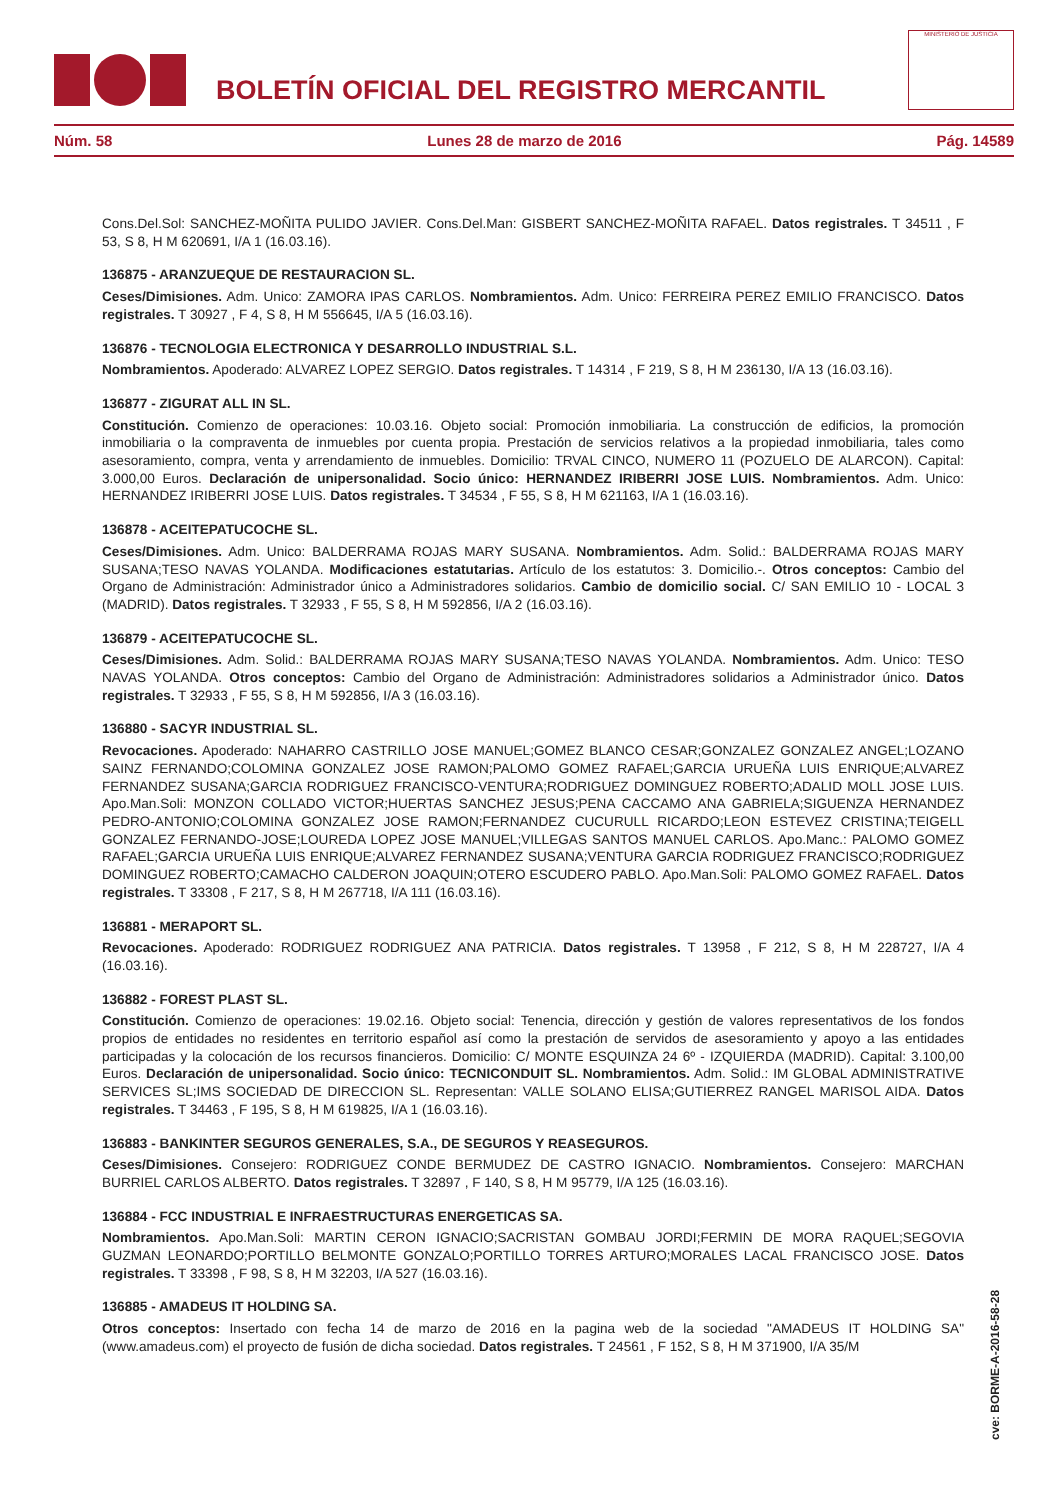BOLETÍN OFICIAL DEL REGISTRO MERCANTIL
MINISTERIO DE JUSTICIA
Núm. 58 Lunes 28 de marzo de 2016 Pág. 14589
Cons.Del.Sol: SANCHEZ-MOÑITA PULIDO JAVIER. Cons.Del.Man: GISBERT SANCHEZ-MOÑITA RAFAEL. Datos registrales. T 34511 , F 53, S 8, H M 620691, I/A 1 (16.03.16).
136875 - ARANZUEQUE DE RESTAURACION SL.
Ceses/Dimisiones. Adm. Unico: ZAMORA IPAS CARLOS. Nombramientos. Adm. Unico: FERREIRA PEREZ EMILIO FRANCISCO. Datos registrales. T 30927 , F 4, S 8, H M 556645, I/A 5 (16.03.16).
136876 - TECNOLOGIA ELECTRONICA Y DESARROLLO INDUSTRIAL S.L.
Nombramientos. Apoderado: ALVAREZ LOPEZ SERGIO. Datos registrales. T 14314 , F 219, S 8, H M 236130, I/A 13 (16.03.16).
136877 - ZIGURAT ALL IN SL.
Constitución. Comienzo de operaciones: 10.03.16. Objeto social: Promoción inmobiliaria. La construcción de edificios, la promoción inmobiliaria o la compraventa de inmuebles por cuenta propia. Prestación de servicios relativos a la propiedad inmobiliaria, tales como asesoramiento, compra, venta y arrendamiento de inmuebles. Domicilio: TRVAL CINCO, NUMERO 11 (POZUELO DE ALARCON). Capital: 3.000,00 Euros. Declaración de unipersonalidad. Socio único: HERNANDEZ IRIBERRI JOSE LUIS. Nombramientos. Adm. Unico: HERNANDEZ IRIBERRI JOSE LUIS. Datos registrales. T 34534 , F 55, S 8, H M 621163, I/A 1 (16.03.16).
136878 - ACEITEPATUCOCHE SL.
Ceses/Dimisiones. Adm. Unico: BALDERRAMA ROJAS MARY SUSANA. Nombramientos. Adm. Solid.: BALDERRAMA ROJAS MARY SUSANA;TESO NAVAS YOLANDA. Modificaciones estatutarias. Artículo de los estatutos: 3. Domicilio.-. Otros conceptos: Cambio del Organo de Administración: Administrador único a Administradores solidarios. Cambio de domicilio social. C/ SAN EMILIO 10 - LOCAL 3 (MADRID). Datos registrales. T 32933 , F 55, S 8, H M 592856, I/A 2 (16.03.16).
136879 - ACEITEPATUCOCHE SL.
Ceses/Dimisiones. Adm. Solid.: BALDERRAMA ROJAS MARY SUSANA;TESO NAVAS YOLANDA. Nombramientos. Adm. Unico: TESO NAVAS YOLANDA. Otros conceptos: Cambio del Organo de Administración: Administradores solidarios a Administrador único. Datos registrales. T 32933 , F 55, S 8, H M 592856, I/A 3 (16.03.16).
136880 - SACYR INDUSTRIAL SL.
Revocaciones. Apoderado: NAHARRO CASTRILLO JOSE MANUEL;GOMEZ BLANCO CESAR;GONZALEZ GONZALEZ ANGEL;LOZANO SAINZ FERNANDO;COLOMINA GONZALEZ JOSE RAMON;PALOMO GOMEZ RAFAEL;GARCIA URUEÑA LUIS ENRIQUE;ALVAREZ FERNANDEZ SUSANA;GARCIA RODRIGUEZ FRANCISCO-VENTURA;RODRIGUEZ DOMINGUEZ ROBERTO;ADALID MOLL JOSE LUIS. Apo.Man.Soli: MONZON COLLADO VICTOR;HUERTAS SANCHEZ JESUS;PENA CACCAMO ANA GABRIELA;SIGUENZA HERNANDEZ PEDRO-ANTONIO;COLOMINA GONZALEZ JOSE RAMON;FERNANDEZ CUCURULL RICARDO;LEON ESTEVEZ CRISTINA;TEIGELL GONZALEZ FERNANDO-JOSE;LOUREDA LOPEZ JOSE MANUEL;VILLEGAS SANTOS MANUEL CARLOS. Apo.Manc.: PALOMO GOMEZ RAFAEL;GARCIA URUEÑA LUIS ENRIQUE;ALVAREZ FERNANDEZ SUSANA;VENTURA GARCIA RODRIGUEZ FRANCISCO;RODRIGUEZ DOMINGUEZ ROBERTO;CAMACHO CALDERON JOAQUIN;OTERO ESCUDERO PABLO. Apo.Man.Soli: PALOMO GOMEZ RAFAEL. Datos registrales. T 33308 , F 217, S 8, H M 267718, I/A 111 (16.03.16).
136881 - MERAPORT SL.
Revocaciones. Apoderado: RODRIGUEZ RODRIGUEZ ANA PATRICIA. Datos registrales. T 13958 , F 212, S 8, H M 228727, I/A 4 (16.03.16).
136882 - FOREST PLAST SL.
Constitución. Comienzo de operaciones: 19.02.16. Objeto social: Tenencia, dirección y gestión de valores representativos de los fondos propios de entidades no residentes en territorio español así como la prestación de servidos de asesoramiento y apoyo a las entidades participadas y la colocación de los recursos financieros. Domicilio: C/ MONTE ESQUINZA 24 6º - IZQUIERDA (MADRID). Capital: 3.100,00 Euros. Declaración de unipersonalidad. Socio único: TECNICONDUIT SL. Nombramientos. Adm. Solid.: IM GLOBAL ADMINISTRATIVE SERVICES SL;IMS SOCIEDAD DE DIRECCION SL. Representan: VALLE SOLANO ELISA;GUTIERREZ RANGEL MARISOL AIDA. Datos registrales. T 34463 , F 195, S 8, H M 619825, I/A 1 (16.03.16).
136883 - BANKINTER SEGUROS GENERALES, S.A., DE SEGUROS Y REASEGUROS.
Ceses/Dimisiones. Consejero: RODRIGUEZ CONDE BERMUDEZ DE CASTRO IGNACIO. Nombramientos. Consejero: MARCHAN BURRIEL CARLOS ALBERTO. Datos registrales. T 32897 , F 140, S 8, H M 95779, I/A 125 (16.03.16).
136884 - FCC INDUSTRIAL E INFRAESTRUCTURAS ENERGETICAS SA.
Nombramientos. Apo.Man.Soli: MARTIN CERON IGNACIO;SACRISTAN GOMBAU JORDI;FERMIN DE MORA RAQUEL;SEGOVIA GUZMAN LEONARDO;PORTILLO BELMONTE GONZALO;PORTILLO TORRES ARTURO;MORALES LACAL FRANCISCO JOSE. Datos registrales. T 33398 , F 98, S 8, H M 32203, I/A 527 (16.03.16).
136885 - AMADEUS IT HOLDING SA.
Otros conceptos: Insertado con fecha 14 de marzo de 2016 en la pagina web de la sociedad "AMADEUS IT HOLDING SA" (www.amadeus.com) el proyecto de fusión de dicha sociedad. Datos registrales. T 24561 , F 152, S 8, H M 371900, I/A 35/M
cve: BORME-A-2016-58-28